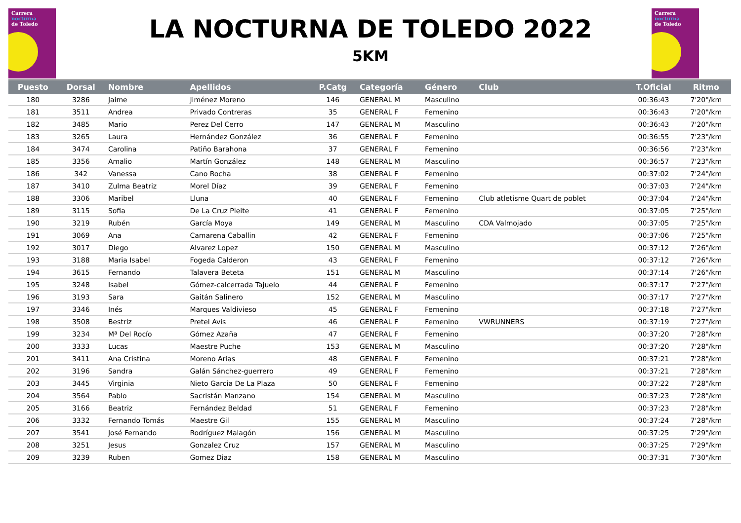Carrera
nocturna
de Toledo
Carrera
nocturna
de Toledo
LA NOCTURNA DE TOLEDO 2022
5KM
| Puesto | Dorsal | Nombre | Apellidos | P.Catg | Categoría | Género | Club | T.Oficial | Ritmo |
| --- | --- | --- | --- | --- | --- | --- | --- | --- | --- |
| 180 | 3286 | Jaime | Jiménez Moreno | 146 | GENERAL M | Masculino | | 00:36:43 | 7'20"/km |
| 181 | 3511 | Andrea | Privado Contreras | 35 | GENERAL F | Femenino | | 00:36:43 | 7'20"/km |
| 182 | 3485 | Mario | Perez Del Cerro | 147 | GENERAL M | Masculino | | 00:36:43 | 7'20"/km |
| 183 | 3265 | Laura | Hernández González | 36 | GENERAL F | Femenino | | 00:36:55 | 7'23"/km |
| 184 | 3474 | Carolina | Patiño Barahona | 37 | GENERAL F | Femenino | | 00:36:56 | 7'23"/km |
| 185 | 3356 | Amalio | Martín González | 148 | GENERAL M | Masculino | | 00:36:57 | 7'23"/km |
| 186 | 342 | Vanessa | Cano Rocha | 38 | GENERAL F | Femenino | | 00:37:02 | 7'24"/km |
| 187 | 3410 | Zulma Beatriz | Morel Díaz | 39 | GENERAL F | Femenino | | 00:37:03 | 7'24"/km |
| 188 | 3306 | Maribel | Lluna | 40 | GENERAL F | Femenino | Club atletisme Quart de poblet | 00:37:04 | 7'24"/km |
| 189 | 3115 | Sofia | De La Cruz Pleite | 41 | GENERAL F | Femenino | | 00:37:05 | 7'25"/km |
| 190 | 3219 | Rubén | García Moya | 149 | GENERAL M | Masculino | CDA Valmojado | 00:37:05 | 7'25"/km |
| 191 | 3069 | Ana | Camarena Caballin | 42 | GENERAL F | Femenino | | 00:37:06 | 7'25"/km |
| 192 | 3017 | Diego | Alvarez Lopez | 150 | GENERAL M | Masculino | | 00:37:12 | 7'26"/km |
| 193 | 3188 | Maria Isabel | Fogeda Calderon | 43 | GENERAL F | Femenino | | 00:37:12 | 7'26"/km |
| 194 | 3615 | Fernando | Talavera Beteta | 151 | GENERAL M | Masculino | | 00:37:14 | 7'26"/km |
| 195 | 3248 | Isabel | Gómez-calcerrada Tajuelo | 44 | GENERAL F | Femenino | | 00:37:17 | 7'27"/km |
| 196 | 3193 | Sara | Gaitán Salinero | 152 | GENERAL M | Masculino | | 00:37:17 | 7'27"/km |
| 197 | 3346 | Inés | Marques Valdivieso | 45 | GENERAL F | Femenino | | 00:37:18 | 7'27"/km |
| 198 | 3508 | Bestriz | Pretel Avis | 46 | GENERAL F | Femenino | VWRUNNERS | 00:37:19 | 7'27"/km |
| 199 | 3234 | Mª Del Rocío | Gómez Azaña | 47 | GENERAL F | Femenino | | 00:37:20 | 7'28"/km |
| 200 | 3333 | Lucas | Maestre Puche | 153 | GENERAL M | Masculino | | 00:37:20 | 7'28"/km |
| 201 | 3411 | Ana Cristina | Moreno Arias | 48 | GENERAL F | Femenino | | 00:37:21 | 7'28"/km |
| 202 | 3196 | Sandra | Galán Sánchez-guerrero | 49 | GENERAL F | Femenino | | 00:37:21 | 7'28"/km |
| 203 | 3445 | Virginia | Nieto Garcia De La Plaza | 50 | GENERAL F | Femenino | | 00:37:22 | 7'28"/km |
| 204 | 3564 | Pablo | Sacristán Manzano | 154 | GENERAL M | Masculino | | 00:37:23 | 7'28"/km |
| 205 | 3166 | Beatriz | Fernández Beldad | 51 | GENERAL F | Femenino | | 00:37:23 | 7'28"/km |
| 206 | 3332 | Fernando Tomás | Maestre Gil | 155 | GENERAL M | Masculino | | 00:37:24 | 7'28"/km |
| 207 | 3541 | José Fernando | Rodríguez Malagón | 156 | GENERAL M | Masculino | | 00:37:25 | 7'29"/km |
| 208 | 3251 | Jesus | Gonzalez Cruz | 157 | GENERAL M | Masculino | | 00:37:25 | 7'29"/km |
| 209 | 3239 | Ruben | Gomez Diaz | 158 | GENERAL M | Masculino | | 00:37:31 | 7'30"/km |